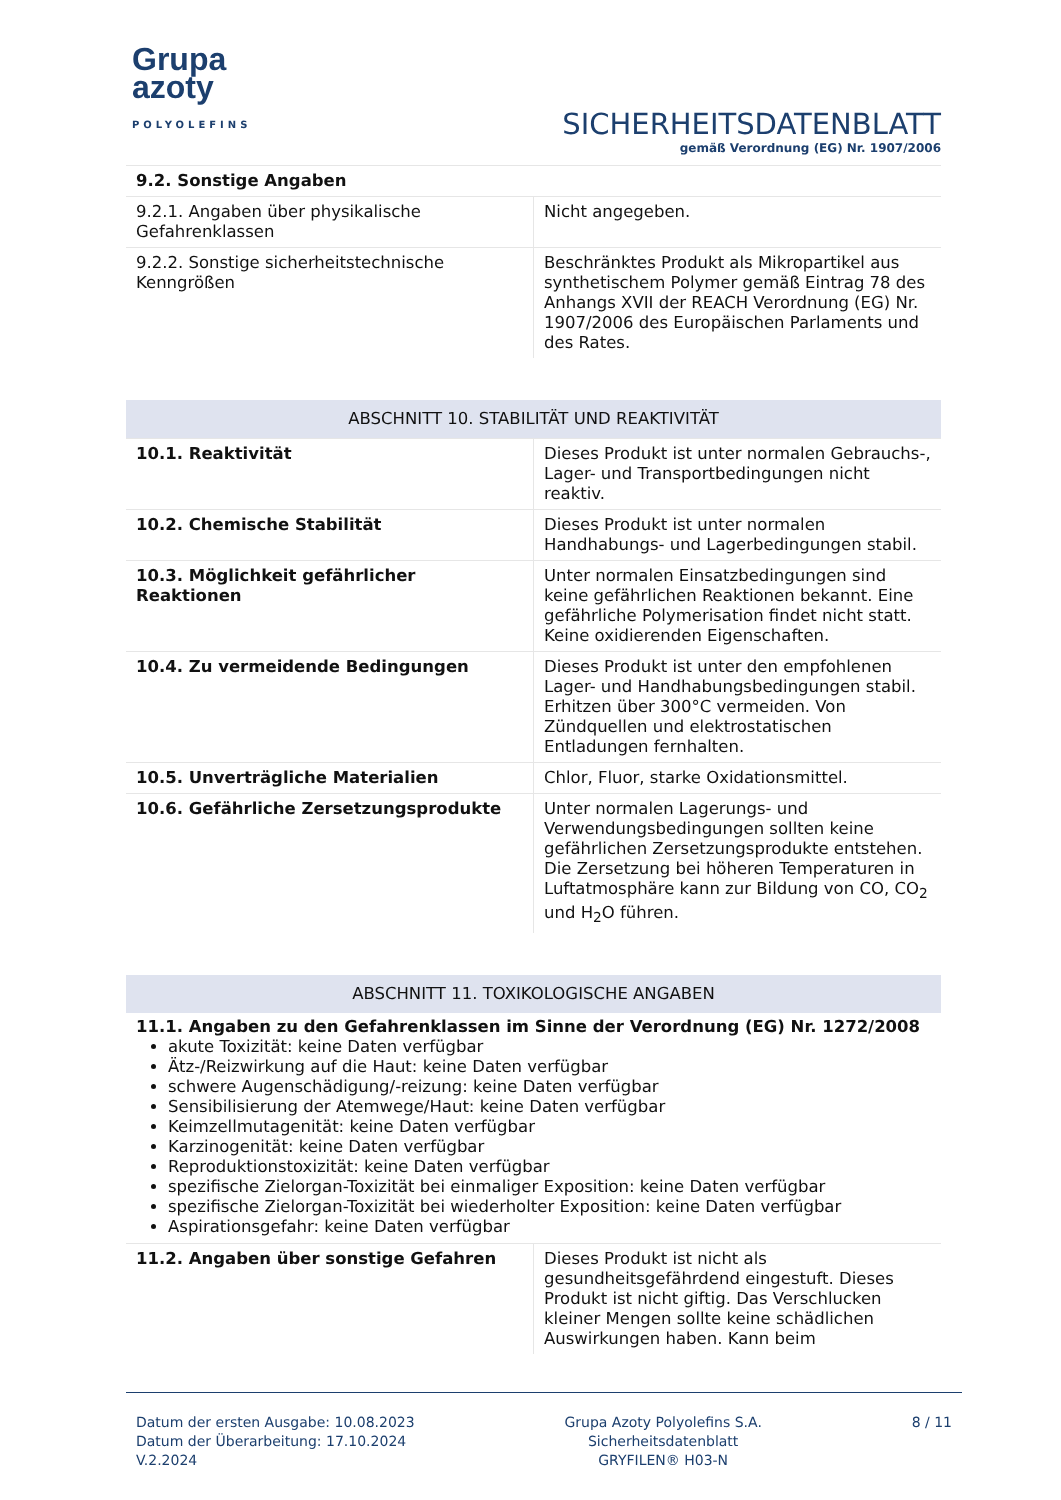Grupa
azoty
POLYOLEFINS
SICHERHEITSDATENBLATT
gemäß Verordnung (EG) Nr. 1907/2006
9.2. Sonstige Angaben
| 9.2.1. Angaben über physikalische Gefahrenklassen | Nicht angegeben. |
| 9.2.2. Sonstige sicherheitstechnische Kenngrößen | Beschränktes Produkt als Mikropartikel aus synthetischem Polymer gemäß Eintrag 78 des Anhangs XVII der REACH Verordnung (EG) Nr. 1907/2006 des Europäischen Parlaments und des Rates. |
ABSCHNITT 10. STABILITÄT UND REAKTIVITÄT
| 10.1. Reaktivität | Dieses Produkt ist unter normalen Gebrauchs-, Lager- und Transportbedingungen nicht reaktiv. |
| 10.2. Chemische Stabilität | Dieses Produkt ist unter normalen Handhabungs- und Lagerbedingungen stabil. |
| 10.3. Möglichkeit gefährlicher Reaktionen | Unter normalen Einsatzbedingungen sind keine gefährlichen Reaktionen bekannt. Eine gefährliche Polymerisation findet nicht statt. Keine oxidierenden Eigenschaften. |
| 10.4. Zu vermeidende Bedingungen | Dieses Produkt ist unter den empfohlenen Lager- und Handhabungsbedingungen stabil. Erhitzen über 300°C vermeiden. Von Zündquellen und elektrostatischen Entladungen fernhalten. |
| 10.5. Unverträgliche Materialien | Chlor, Fluor, starke Oxidationsmittel. |
| 10.6. Gefährliche Zersetzungsprodukte | Unter normalen Lagerungs- und Verwendungsbedingungen sollten keine gefährlichen Zersetzungsprodukte entstehen. Die Zersetzung bei höheren Temperaturen in Luftatmosphäre kann zur Bildung von CO, CO<sub>2</sub> und H<sub>2</sub>O führen. |
ABSCHNITT 11. TOXIKOLOGISCHE ANGABEN
11.1. Angaben zu den Gefahrenklassen im Sinne der Verordnung (EG) Nr. 1272/2008
akute Toxizität: keine Daten verfügbar
Ätz-/Reizwirkung auf die Haut: keine Daten verfügbar
schwere Augenschädigung/-reizung: keine Daten verfügbar
Sensibilisierung der Atemwege/Haut: keine Daten verfügbar
Keimzellmutagenität: keine Daten verfügbar
Karzinogenität: keine Daten verfügbar
Reproduktionstoxizität: keine Daten verfügbar
spezifische Zielorgan-Toxizität bei einmaliger Exposition: keine Daten verfügbar
spezifische Zielorgan-Toxizität bei wiederholter Exposition: keine Daten verfügbar
Aspirationsgefahr: keine Daten verfügbar
| 11.2. Angaben über sonstige Gefahren | Dieses Produkt ist nicht als gesundheitsgefährdend eingestuft. Dieses Produkt ist nicht giftig. Das Verschlucken kleiner Mengen sollte keine schädlichen Auswirkungen haben. Kann beim |
Datum der ersten Ausgabe: 10.08.2023
Datum der Überarbeitung: 17.10.2024
V.2.2024
Grupa Azoty Polyolefins S.A.
Sicherheitsdatenblatt
GRYFILEN® H03-N
8 / 11